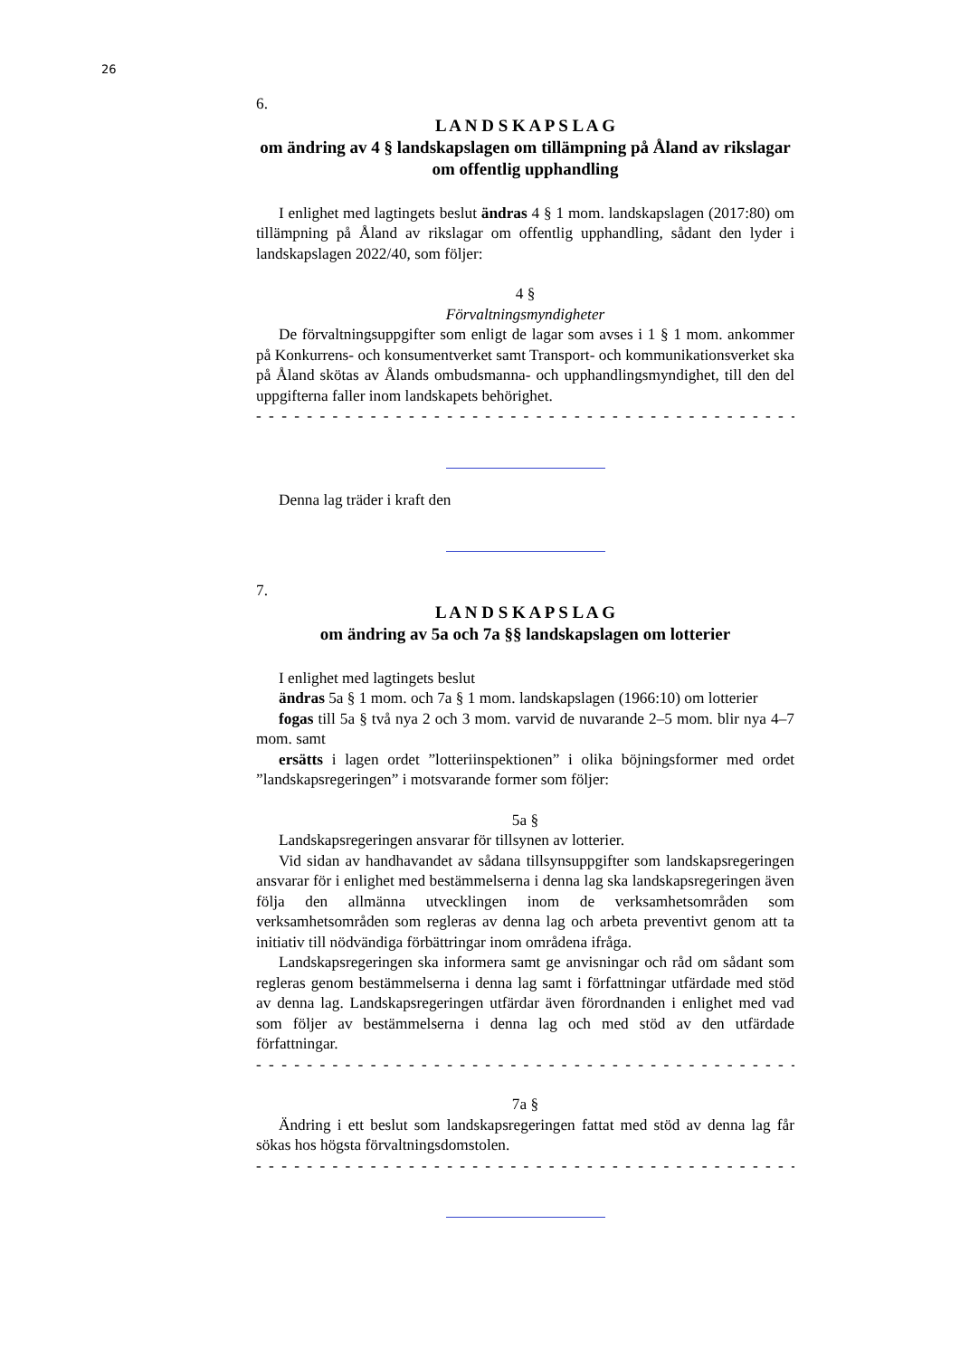26
6.
L A N D S K A P S L A G
om ändring av 4 § landskapslagen om tillämpning på Åland av rikslagar om offentlig upphandling
I enlighet med lagtingets beslut ändras 4 § 1 mom. landskapslagen (2017:80) om tillämpning på Åland av rikslagar om offentlig upphandling, sådant den lyder i landskapslagen 2022/40, som följer:
4 §
Förvaltningsmyndigheter
De förvaltningsuppgifter som enligt de lagar som avses i 1 § 1 mom. ankommer på Konkurrens- och konsumentverket samt Transport- och kommunikationsverket ska på Åland skötas av Ålands ombudsmanna- och upphandlingsmyndighet, till den del uppgifterna faller inom landskapets behörighet.
- - - - - - - - - - - - - - - - - - - - - - - - - - - - - - - - - - - - - - - - - - - - - - - - - - -
Denna lag träder i kraft den
7.
L A N D S K A P S L A G
om ändring av 5a och 7a §§ landskapslagen om lotterier
I enlighet med lagtingets beslut
ändras 5a § 1 mom. och 7a § 1 mom. landskapslagen (1966:10) om lotterier
fogas till 5a § två nya 2 och 3 mom. varvid de nuvarande 2–5 mom. blir nya 4–7 mom. samt
ersätts i lagen ordet ”lotteriinspektionen” i olika böjningsformer med ordet ”landskapsregeringen” i motsvarande former som följer:
5a §
Landskapsregeringen ansvarar för tillsynen av lotterier.
Vid sidan av handhavandet av sådana tillsynsuppgifter som landskapsregeringen ansvarar för i enlighet med bestämmelserna i denna lag ska landskapsregeringen även följa den allmänna utvecklingen inom de verksamhetsområden som verksamhetsområden som regleras av denna lag och arbeta preventivt genom att ta initiativ till nödvändiga förbättringar inom områdena ifråga.
Landskapsregeringen ska informera samt ge anvisningar och råd om sådant som regleras genom bestämmelserna i denna lag samt i författningar utfärdade med stöd av denna lag. Landskapsregeringen utfärdar även förordnanden i enlighet med vad som följer av bestämmelserna i denna lag och med stöd av den utfärdade författningar.
- - - - - - - - - - - - - - - - - - - - - - - - - - - - - - - - - - - - - - - - - - - - - - - - - - -
7a §
Ändring i ett beslut som landskapsregeringen fattat med stöd av denna lag får sökas hos högsta förvaltningsdomstolen.
- - - - - - - - - - - - - - - - - - - - - - - - - - - - - - - - - - - - - - - - - - - - - - - - - - -